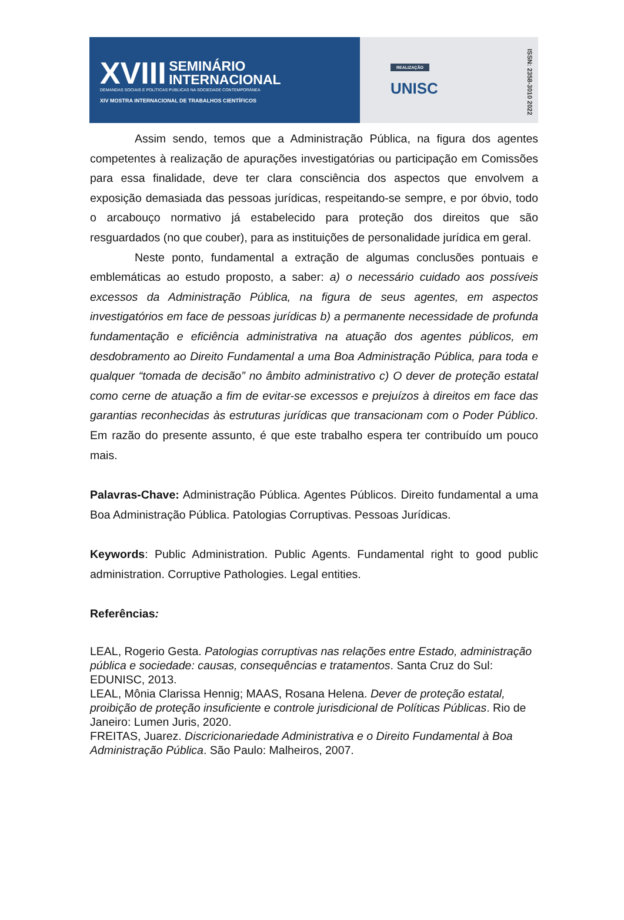XVIII SEMINÁRIO
INTERNACIONAL
DEMANDAS SOCIAIS E POLÍTICAS PÚBLICAS NA SOCIEDADE CONTEMPORÂNEA
XIV MOSTRA INTERNACIONAL DE TRABALHOS CIENTÍFICOS
REALIZAÇÃO
UNISC
ISSN: 2358-3010 2022
Assim sendo, temos que a Administração Pública, na figura dos agentes competentes à realização de apurações investigatórias ou participação em Comissões para essa finalidade, deve ter clara consciência dos aspectos que envolvem a exposição demasiada das pessoas jurídicas, respeitando-se sempre, e por óbvio, todo o arcabouço normativo já estabelecido para proteção dos direitos que são resguardados (no que couber), para as instituições de personalidade jurídica em geral.
Neste ponto, fundamental a extração de algumas conclusões pontuais e emblemáticas ao estudo proposto, a saber: a) o necessário cuidado aos possíveis excessos da Administração Pública, na figura de seus agentes, em aspectos investigatórios em face de pessoas jurídicas b) a permanente necessidade de profunda fundamentação e eficiência administrativa na atuação dos agentes públicos, em desdobramento ao Direito Fundamental a uma Boa Administração Pública, para toda e qualquer “tomada de decisão” no âmbito administrativo c) O dever de proteção estatal como cerne de atuação a fim de evitar-se excessos e prejuízos à direitos em face das garantias reconhecidas às estruturas jurídicas que transacionam com o Poder Público. Em razão do presente assunto, é que este trabalho espera ter contribuído um pouco mais.
Palavras-Chave: Administração Pública. Agentes Públicos. Direito fundamental a uma Boa Administração Pública. Patologias Corruptivas. Pessoas Jurídicas.
Keywords: Public Administration. Public Agents. Fundamental right to good public administration. Corruptive Pathologies. Legal entities.
Referências:
LEAL, Rogerio Gesta. Patologias corruptivas nas relações entre Estado, administração pública e sociedade: causas, consequências e tratamentos. Santa Cruz do Sul: EDUNISC, 2013.
LEAL, Mônia Clarissa Hennig; MAAS, Rosana Helena. Dever de proteção estatal, proibição de proteção insuficiente e controle jurisdicional de Políticas Públicas. Rio de Janeiro: Lumen Juris, 2020.
FREITAS, Juarez. Discricionariedade Administrativa e o Direito Fundamental à Boa Administração Pública. São Paulo: Malheiros, 2007.